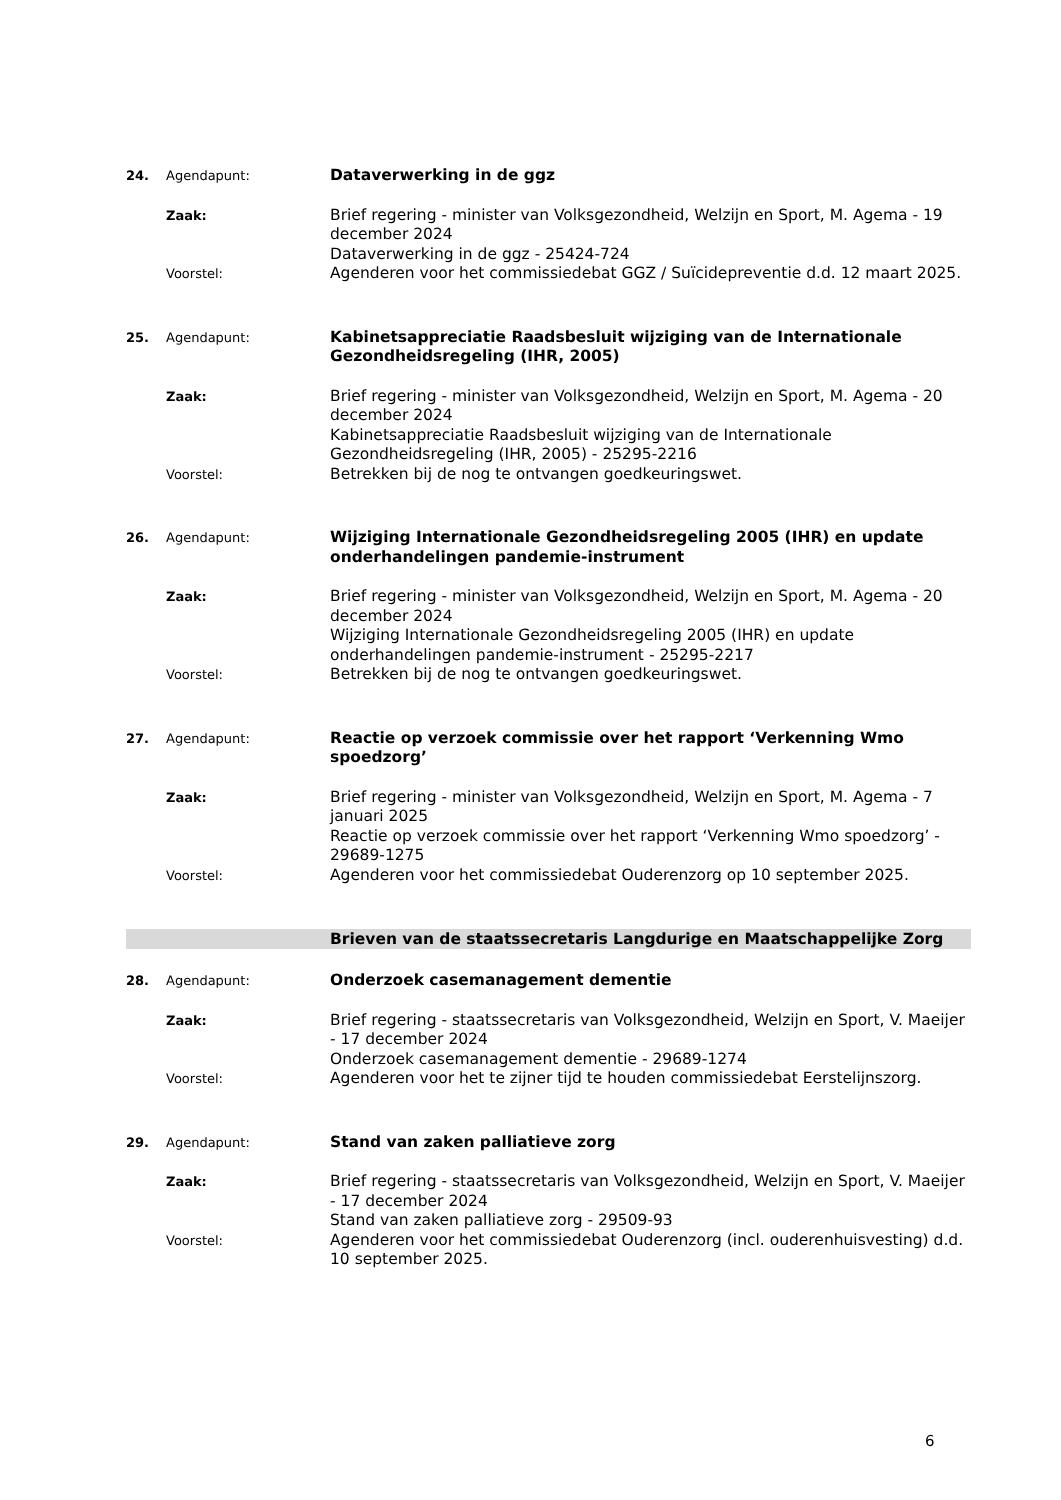24. Agendapunt: Dataverwerking in de ggz
Zaak: Brief regering - minister van Volksgezondheid, Welzijn en Sport, M. Agema - 19 december 2024
Dataverwerking in de ggz - 25424-724
Voorstel: Agenderen voor het commissiedebat GGZ / Suïcidepreventie d.d. 12 maart 2025.
25. Agendapunt: Kabinetsappreciatie Raadsbesluit wijziging van de Internationale Gezondheidsregeling (IHR, 2005)
Zaak: Brief regering - minister van Volksgezondheid, Welzijn en Sport, M. Agema - 20 december 2024
Kabinetsappreciatie Raadsbesluit wijziging van de Internationale Gezondheidsregeling (IHR, 2005) - 25295-2216
Voorstel: Betrekken bij de nog te ontvangen goedkeuringswet.
26. Agendapunt: Wijziging Internationale Gezondheidsregeling 2005 (IHR) en update onderhandelingen pandemie-instrument
Zaak: Brief regering - minister van Volksgezondheid, Welzijn en Sport, M. Agema - 20 december 2024
Wijziging Internationale Gezondheidsregeling 2005 (IHR) en update onderhandelingen pandemie-instrument - 25295-2217
Voorstel: Betrekken bij de nog te ontvangen goedkeuringswet.
27. Agendapunt: Reactie op verzoek commissie over het rapport ‘Verkenning Wmo spoedzorg’
Zaak: Brief regering - minister van Volksgezondheid, Welzijn en Sport, M. Agema - 7 januari 2025
Reactie op verzoek commissie over het rapport ‘Verkenning Wmo spoedzorg’ - 29689-1275
Voorstel: Agenderen voor het commissiedebat Ouderenzorg op 10 september 2025.
Brieven van de staatssecretaris Langdurige en Maatschappelijke Zorg
28. Agendapunt: Onderzoek casemanagement dementie
Zaak: Brief regering - staatssecretaris van Volksgezondheid, Welzijn en Sport, V. Maeijer - 17 december 2024
Onderzoek casemanagement dementie - 29689-1274
Voorstel: Agenderen voor het te zijner tijd te houden commissiedebat Eerstelijnszorg.
29. Agendapunt: Stand van zaken palliatieve zorg
Zaak: Brief regering - staatssecretaris van Volksgezondheid, Welzijn en Sport, V. Maeijer - 17 december 2024
Stand van zaken palliatieve zorg - 29509-93
Voorstel: Agenderen voor het commissiedebat Ouderenzorg (incl. ouderenhuisvesting) d.d. 10 september 2025.
6